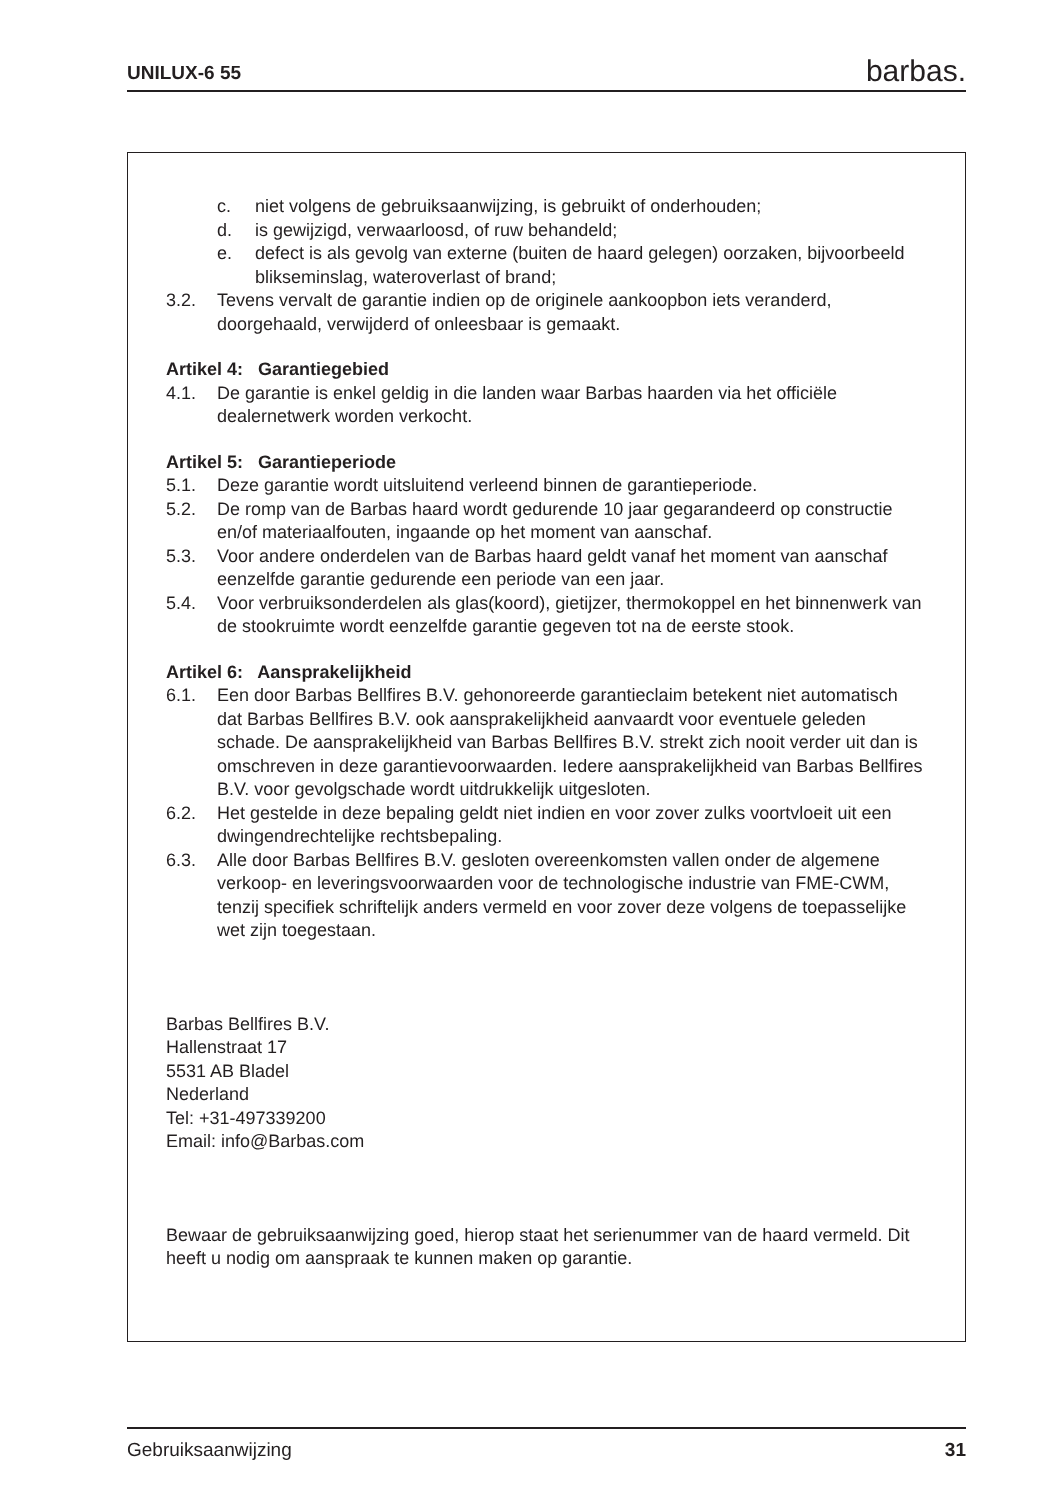UNILUX-6 55 barbas.
c. niet volgens de gebruiksaanwijzing, is gebruikt of onderhouden;
d. is gewijzigd, verwaarloosd, of ruw behandeld;
e. defect is als gevolg van externe (buiten de haard gelegen) oorzaken, bijvoorbeeld blikseminslag, wateroverlast of brand;
3.2. Tevens vervalt de garantie indien op de originele aankoopbon iets veranderd, doorgehaald, verwijderd of onleesbaar is gemaakt.
Artikel 4: Garantiegebied
4.1. De garantie is enkel geldig in die landen waar Barbas haarden via het officiële dealernetwerk worden verkocht.
Artikel 5: Garantieperiode
5.1. Deze garantie wordt uitsluitend verleend binnen de garantieperiode.
5.2. De romp van de Barbas haard wordt gedurende 10 jaar gegarandeerd op constructie en/of materiaalfouten, ingaande op het moment van aanschaf.
5.3. Voor andere onderdelen van de Barbas haard geldt vanaf het moment van aanschaf eenzelfde garantie gedurende een periode van een jaar.
5.4. Voor verbruiksonderdelen als glas(koord), gietijzer, thermokoppel en het binnenwerk van de stookruimte wordt eenzelfde garantie gegeven tot na de eerste stook.
Artikel 6: Aansprakelijkheid
6.1. Een door Barbas Bellfires B.V. gehonoreerde garantieclaim betekent niet automatisch dat Barbas Bellfires B.V. ook aansprakelijkheid aanvaardt voor eventuele geleden schade. De aansprakelijkheid van Barbas Bellfires B.V. strekt zich nooit verder uit dan is omschreven in deze garantievoorwaarden. Iedere aansprakelijkheid van Barbas Bellfires B.V. voor gevolgschade wordt uitdrukkelijk uitgesloten.
6.2. Het gestelde in deze bepaling geldt niet indien en voor zover zulks voortvloeit uit een dwingendrechtelijke rechtsbepaling.
6.3. Alle door Barbas Bellfires B.V. gesloten overeenkomsten vallen onder de algemene verkoop- en leveringsvoorwaarden voor de technologische industrie van FME-CWM, tenzij specifiek schriftelijk anders vermeld en voor zover deze volgens de toepasselijke wet zijn toegestaan.
Barbas Bellfires B.V.
Hallenstraat 17
5531 AB Bladel
Nederland
Tel: +31-497339200
Email: info@Barbas.com
Bewaar de gebruiksaanwijzing goed, hierop staat het serienummer van de haard vermeld. Dit heeft u nodig om aanspraak te kunnen maken op garantie.
Gebruiksaanwijzing 31